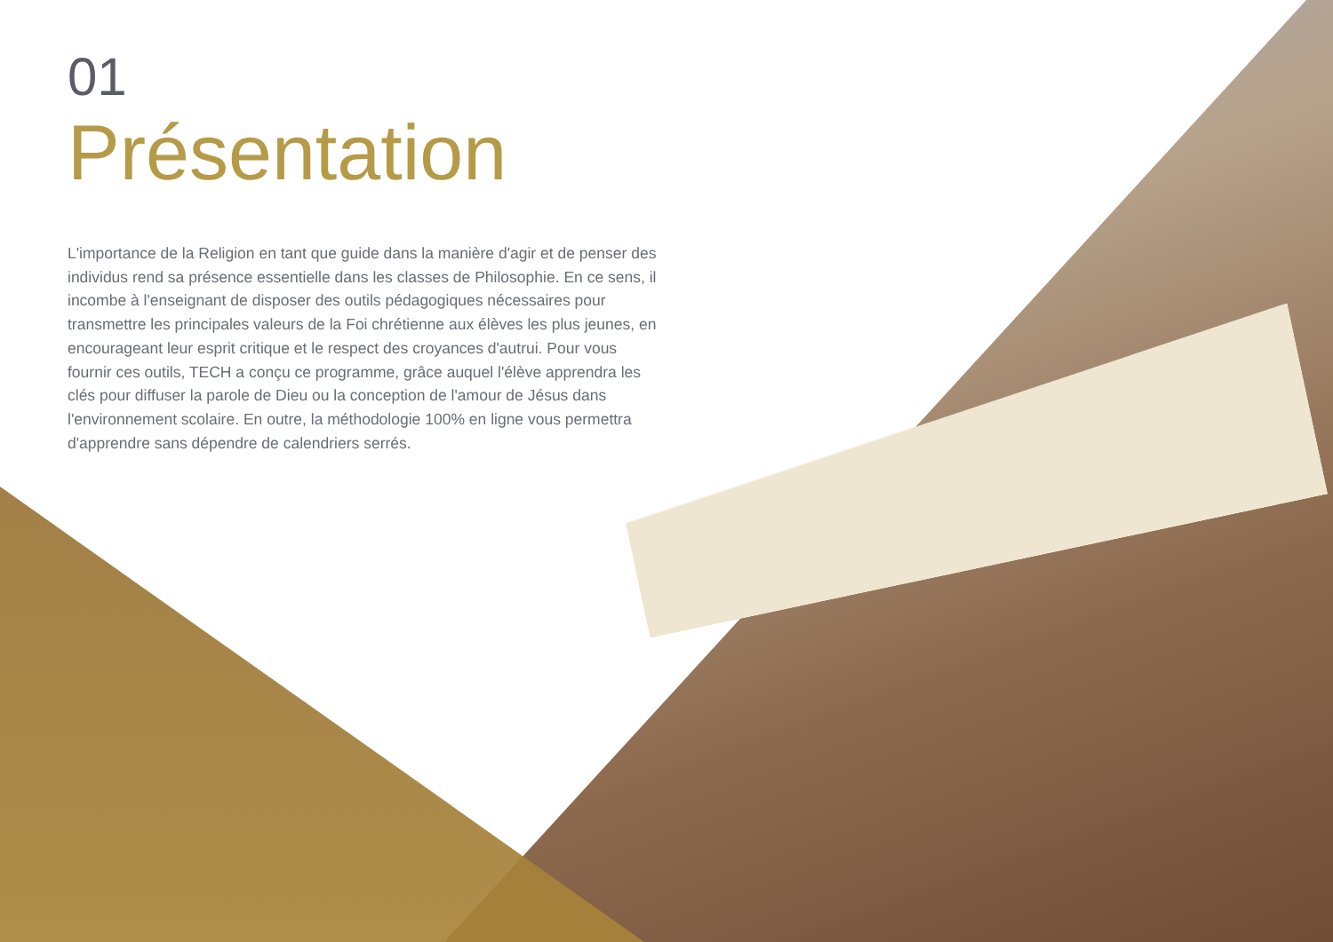01
Présentation
L'importance de la Religion en tant que guide dans la manière d'agir et de penser des individus rend sa présence essentielle dans les classes de Philosophie. En ce sens, il incombe à l'enseignant de disposer des outils pédagogiques nécessaires pour transmettre les principales valeurs de la Foi chrétienne aux élèves les plus jeunes, en encourageant leur esprit critique et le respect des croyances d'autrui. Pour vous fournir ces outils, TECH a conçu ce programme, grâce auquel l'élève apprendra les clés pour diffuser la parole de Dieu ou la conception de l'amour de Jésus dans l'environnement scolaire. En outre, la méthodologie 100% en ligne vous permettra d'apprendre sans dépendre de calendriers serrés.